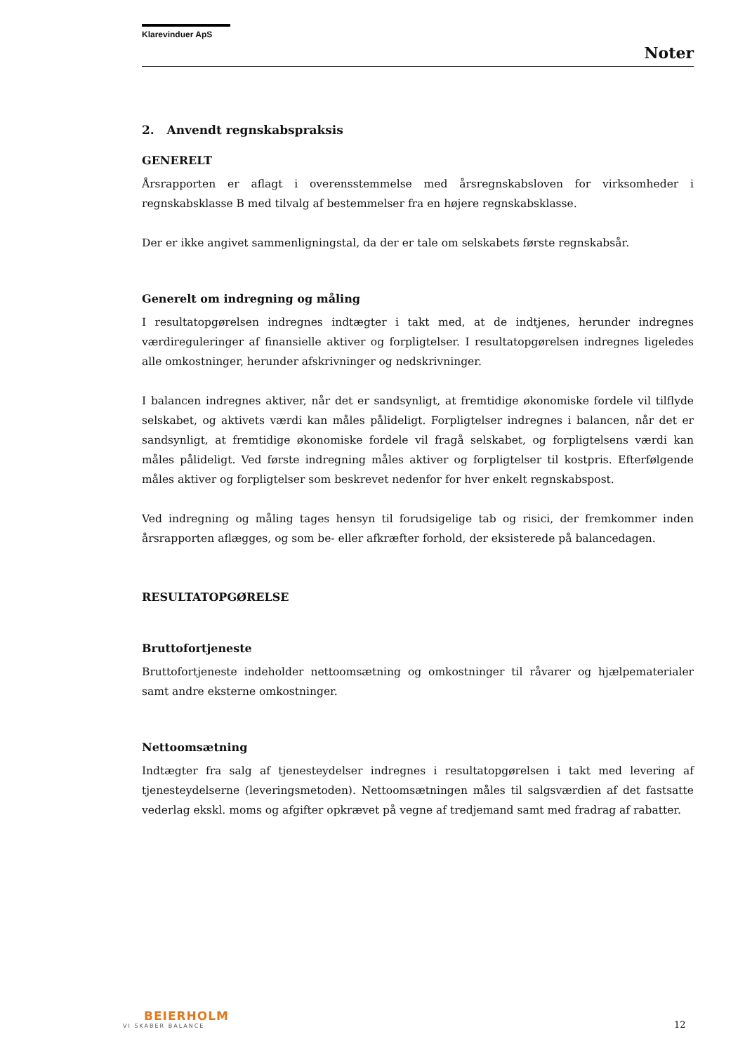Klarevinduer ApS
Noter
2. Anvendt regnskabspraksis
GENERELT
Årsrapporten er aflagt i overensstemmelse med årsregnskabsloven for virksomheder i regnskabsklasse B med tilvalg af bestemmelser fra en højere regnskabsklasse.
Der er ikke angivet sammenligningstal, da der er tale om selskabets første regnskabsår.
Generelt om indregning og måling
I resultatopgørelsen indregnes indtægter i takt med, at de indtjenes, herunder indregnes værdireguleringer af finansielle aktiver og forpligtelser. I resultatopgørelsen indregnes ligeledes alle omkostninger, herunder afskrivninger og nedskrivninger.
I balancen indregnes aktiver, når det er sandsynligt, at fremtidige økonomiske fordele vil tilflyde selskabet, og aktivets værdi kan måles pålideligt. Forpligtelser indregnes i balancen, når det er sandsynligt, at fremtidige økonomiske fordele vil fragå selskabet, og forpligtelsens værdi kan måles pålideligt. Ved første indregning måles aktiver og forpligtelser til kostpris. Efterfølgende måles aktiver og forpligtelser som beskrevet nedenfor for hver enkelt regnskabspost.
Ved indregning og måling tages hensyn til forudsigelige tab og risici, der fremkommer inden årsrapporten aflægges, og som be- eller afkræfter forhold, der eksisterede på balancedagen.
RESULTATOPGØRELSE
Bruttofortjeneste
Bruttofortjeneste indeholder nettoomsætning og omkostninger til råvarer og hjælpematerialer samt andre eksterne omkostninger.
Nettoomsætning
Indtægter fra salg af tjenesteydelser indregnes i resultatopgørelsen i takt med levering af tjenesteydelserne (leveringsmetoden). Nettoomsætningen måles til salgsværdien af det fastsatte vederlag ekskl. moms og afgifter opkrævet på vegne af tredjemand samt med fradrag af rabatter.
BEIERHOLM
VI SKABER BALANCE
12